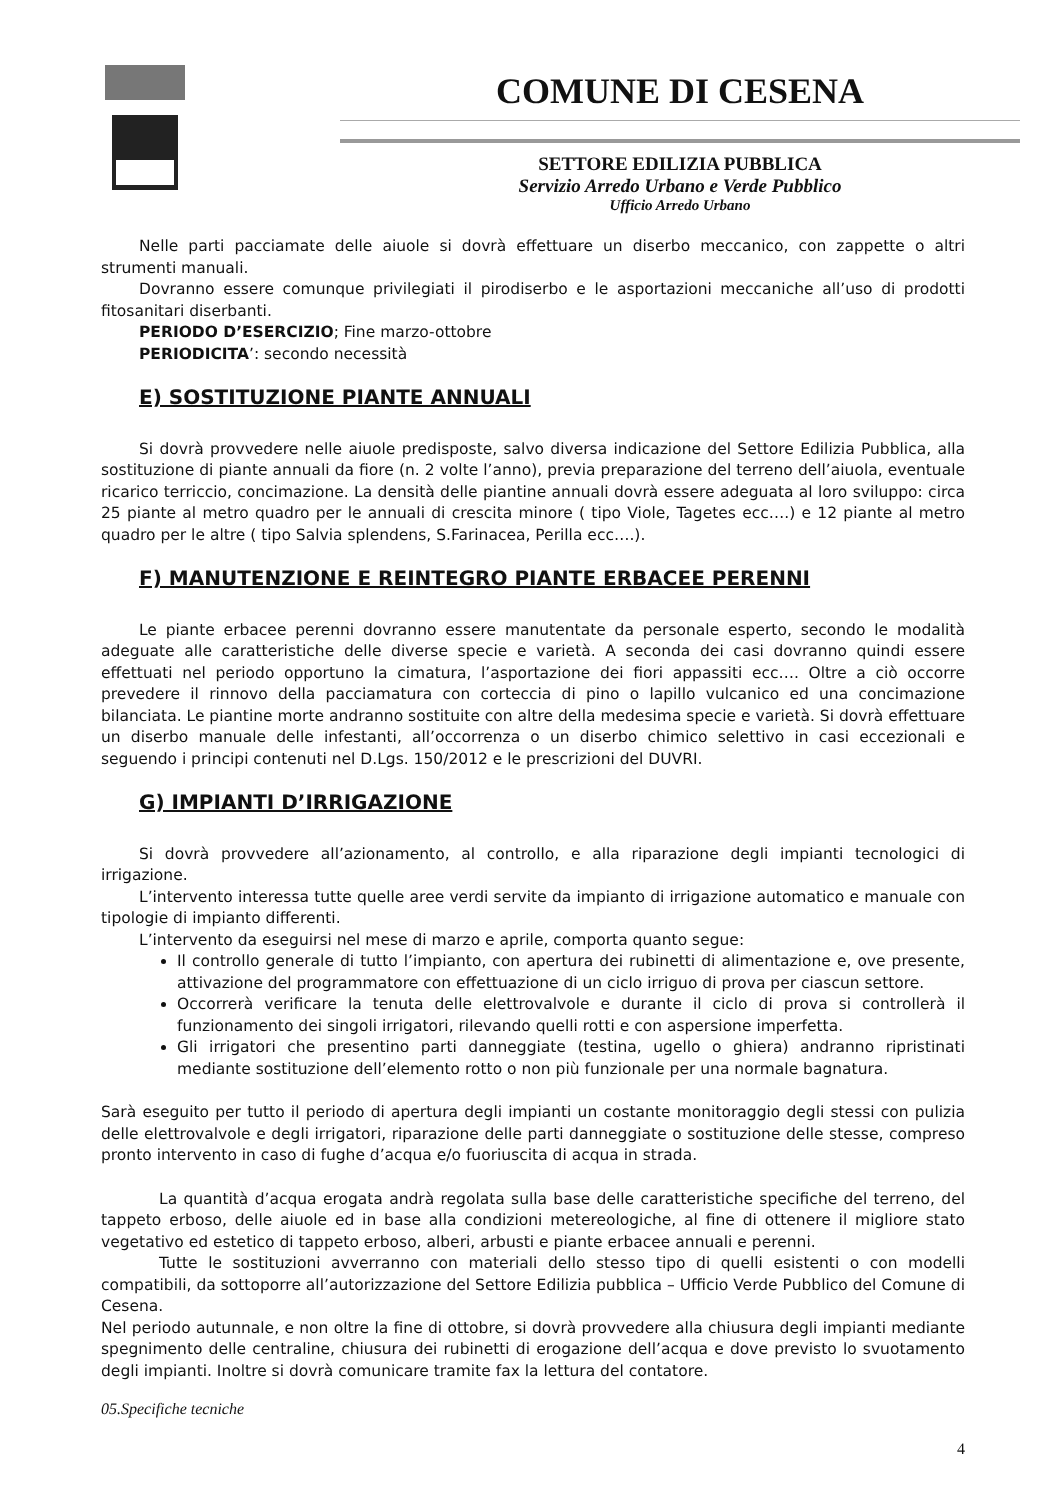COMUNE DI CESENA
SETTORE EDILIZIA PUBBLICA
Servizio Arredo Urbano e Verde Pubblico
Ufficio Arredo Urbano
Nelle parti pacciamate delle aiuole si dovrà effettuare un diserbo meccanico, con zappette o altri strumenti manuali.
Dovranno essere comunque privilegiati il pirodiserbo e le asportazioni meccaniche all’uso di prodotti fitosanitari diserbanti.
PERIODO D’ESERCIZIO; Fine marzo-ottobre
PERIODICITA’: secondo necessità
E) SOSTITUZIONE PIANTE ANNUALI
Si dovrà provvedere nelle aiuole predisposte, salvo diversa indicazione del Settore Edilizia Pubblica, alla sostituzione di piante annuali da fiore (n. 2 volte l’anno), previa preparazione del terreno dell’aiuola, eventuale ricarico terriccio, concimazione. La densità delle piantine annuali dovrà essere adeguata al loro sviluppo: circa 25 piante al metro quadro per le annuali di crescita minore ( tipo Viole, Tagetes ecc….) e 12 piante al metro quadro per le altre ( tipo Salvia splendens, S.Farinacea, Perilla ecc….).
F) MANUTENZIONE E REINTEGRO PIANTE ERBACEE PERENNI
Le piante erbacee perenni dovranno essere manutentate da personale esperto, secondo le modalità adeguate alle caratteristiche delle diverse specie e varietà. A seconda dei casi dovranno quindi essere effettuati nel periodo opportuno la cimatura, l’asportazione dei fiori appassiti ecc…. Oltre a ciò occorre prevedere il rinnovo della pacciamatura con corteccia di pino o lapillo vulcanico ed una concimazione bilanciata. Le piantine morte andranno sostituite con altre della medesima specie e varietà. Si dovrà effettuare un diserbo manuale delle infestanti, all’occorrenza o un diserbo chimico selettivo in casi eccezionali e seguendo i principi contenuti nel D.Lgs. 150/2012 e le prescrizioni del DUVRI.
G) IMPIANTI D’IRRIGAZIONE
Si dovrà provvedere all’azionamento, al controllo, e alla riparazione degli impianti tecnologici di irrigazione.
L’intervento interessa tutte quelle aree verdi servite da impianto di irrigazione automatico e manuale con tipologie di impianto differenti.
L’intervento da eseguirsi nel mese di marzo e aprile, comporta quanto segue:
Il controllo generale di tutto l’impianto, con apertura dei rubinetti di alimentazione e, ove presente, attivazione del programmatore con effettuazione di un ciclo irriguo di prova per ciascun settore.
Occorrerà verificare la tenuta delle elettrovalvole e durante il ciclo di prova si controllerà il funzionamento dei singoli irrigatori, rilevando quelli rotti e con aspersione imperfetta.
Gli irrigatori che presentino parti danneggiate (testina, ugello o ghiera) andranno ripristinati mediante sostituzione dell’elemento rotto o non più funzionale per una normale bagnatura.
Sarà eseguito per tutto il periodo di apertura degli impianti un costante monitoraggio degli stessi con pulizia delle elettrovalvole e degli irrigatori, riparazione delle parti danneggiate o sostituzione delle stesse, compreso pronto intervento in caso di fughe d’acqua e/o fuoriuscita di acqua in strada.
La quantità d’acqua erogata andrà regolata sulla base delle caratteristiche specifiche del terreno, del tappeto erboso, delle aiuole ed in base alla condizioni metereologiche, al fine di ottenere il migliore stato vegetativo ed estetico di tappeto erboso, alberi, arbusti e piante erbacee annuali e perenni.
Tutte le sostituzioni avverranno con materiali dello stesso tipo di quelli esistenti o con modelli compatibili, da sottoporre all’autorizzazione del Settore Edilizia pubblica – Ufficio Verde Pubblico del Comune di Cesena.
Nel periodo autunnale, e non oltre la fine di ottobre, si dovrà provvedere alla chiusura degli impianti mediante spegnimento delle centraline, chiusura dei rubinetti di erogazione dell’acqua e dove previsto lo svuotamento degli impianti. Inoltre si dovrà comunicare tramite fax la lettura del contatore.
05.Specifiche tecniche
4